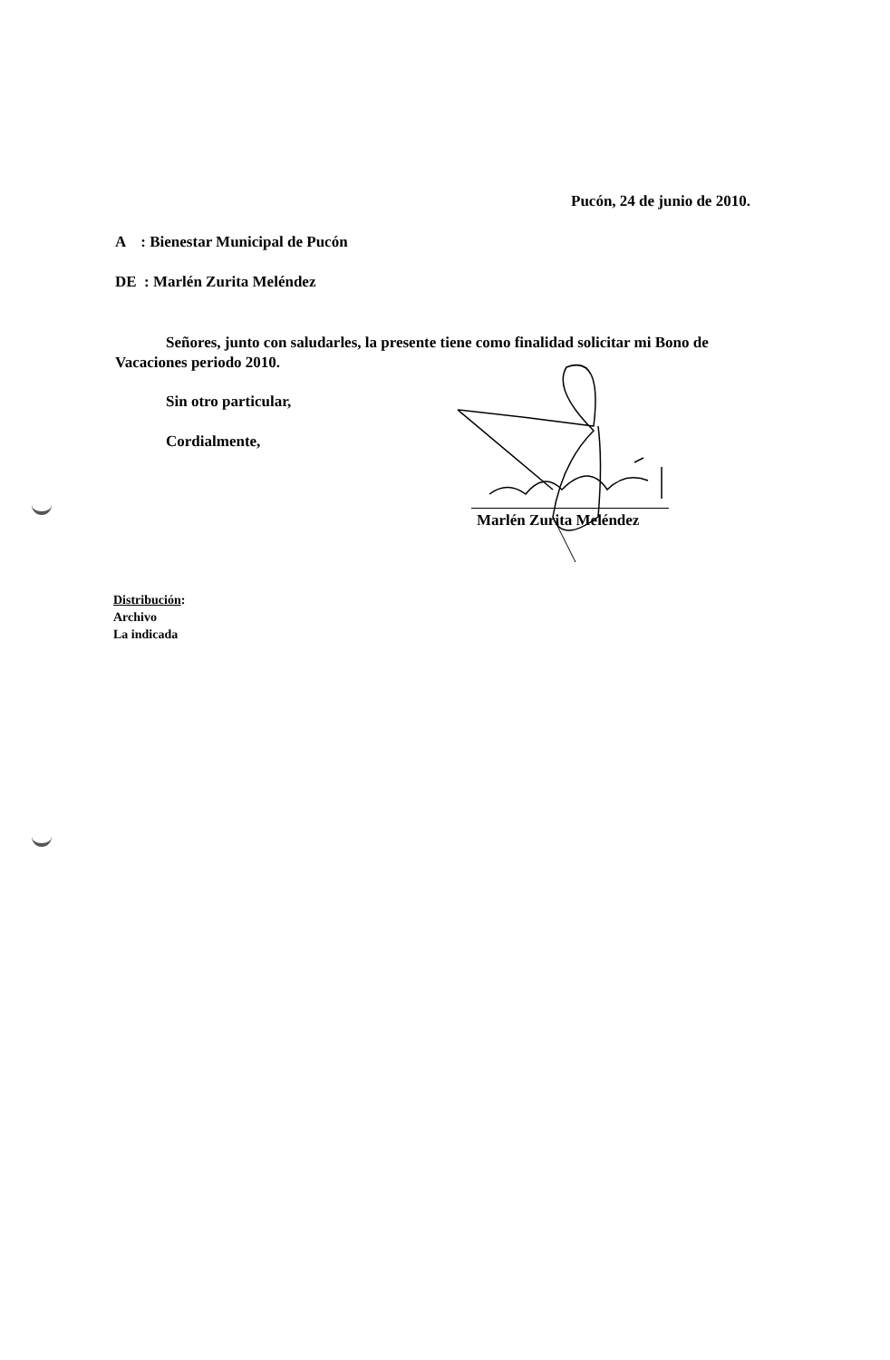Pucón, 24 de junio de 2010.
A : Bienestar Municipal de Pucón
DE : Marlén Zurita Meléndez
Señores, junto con saludarles, la presente tiene como finalidad solicitar mi Bono de
Vacaciones periodo 2010.
Sin otro particular,
Cordialmente,
Marlén Zurita Meléndez
Distribución:
Archivo
La indicada